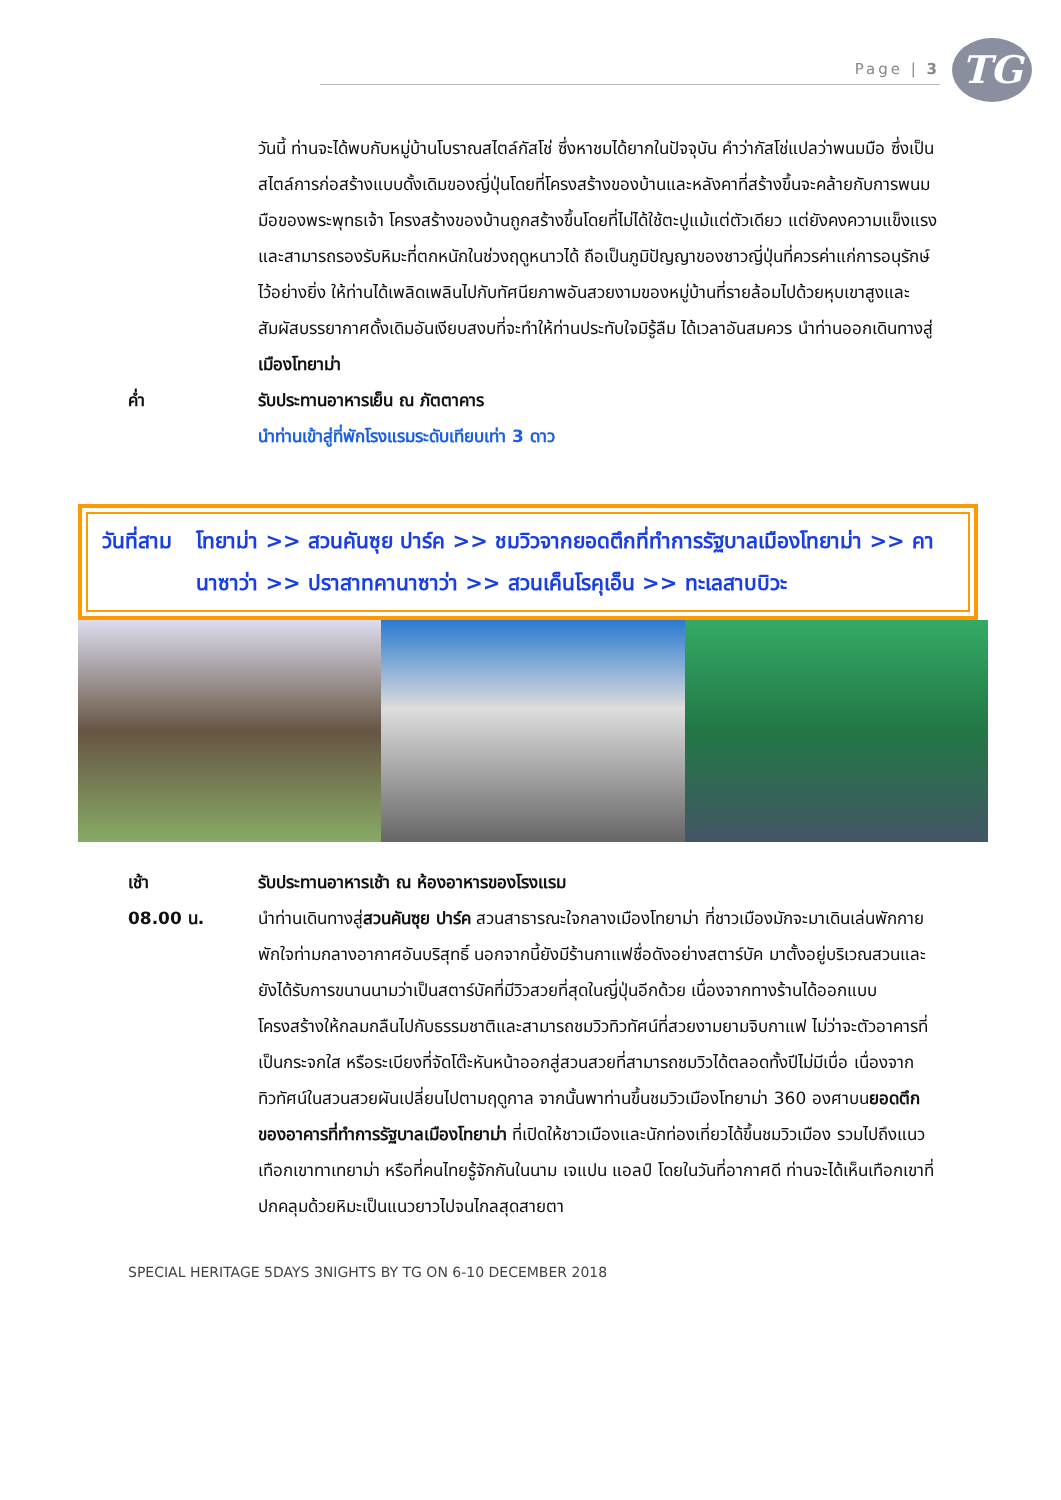Page | 3 TG
วันนี้ ท่านจะได้พบกับหมู่บ้านโบราณสไตล์กัสโช่ ซึ่งหาชมได้ยากในปัจจุบัน คำว่ากัสโช่แปลว่าพนมมือ ซึ่งเป็นสไตล์การก่อสร้างแบบดั้งเดิมของญี่ปุ่นโดยที่โครงสร้างของบ้านและหลังคาที่สร้างขึ้นจะคล้ายกับการพนมมือของพระพุทธเจ้า โครงสร้างของบ้านถูกสร้างขึ้นโดยที่ไม่ได้ใช้ตะปูแม้แต่ตัวเดียว แต่ยังคงความแข็งแรงและสามารถรองรับหิมะที่ตกหนักในช่วงฤดูหนาวได้ ถือเป็นภูมิปัญญาของชาวญี่ปุ่นที่ควรค่าแก่การอนุรักษ์ไว้อย่างยิ่ง ให้ท่านได้เพลิดเพลินไปกับทัศนียภาพอันสวยงามของหมู่บ้านที่รายล้อมไปด้วยหุบเขาสูงและสัมผัสบรรยากาศดั้งเดิมอันเงียบสงบที่จะทำให้ท่านประทับใจมิรู้ลืม ได้เวลาอันสมควร นำท่านออกเดินทางสู่เมืองโทยาม่า
ค่ำ รับประทานอาหารเย็น ณ ภัตตาคาร
นำท่านเข้าสู่ที่พักโรงแรมระดับเทียบเท่า 3 ดาว
วันที่สาม โทยาม่า >> สวนคันซุย ปาร์ค >> ชมวิวจากยอดตึกที่ทำการรัฐบาลเมืองโทยาม่า >> คานาซาว่า >> ปราสาทคานาซาว่า >> สวนเค็นโรคุเอ็น >> ทะเลสาบบิวะ
เช้า รับประทานอาหารเช้า ณ ห้องอาหารของโรงแรม
08.00 น. นำท่านเดินทางสู่สวนคันซุย ปาร์ค สวนสาธารณะใจกลางเมืองโทยาม่า ที่ชาวเมืองมักจะมาเดินเล่นพักกายพักใจท่ามกลางอากาศอันบริสุทธิ์ นอกจากนี้ยังมีร้านกาแฟชื่อดังอย่างสตาร์บัค มาตั้งอยู่บริเวณสวนและยังได้รับการขนานนามว่าเป็นสตาร์บัคที่มีวิวสวยที่สุดในญี่ปุ่นอีกด้วย เนื่องจากทางร้านได้ออกแบบโครงสร้างให้กลมกลืนไปกับธรรมชาติและสามารถชมวิวทิวทัศน์ที่สวยงามยามจิบกาแฟ ไม่ว่าจะตัวอาคารที่เป็นกระจกใส หรือระเบียงที่จัดโต๊ะหันหน้าออกสู่สวนสวยที่สามารถชมวิวได้ตลอดทั้งปีไม่มีเบื่อ เนื่องจากทิวทัศน์ในสวนสวยผันเปลี่ยนไปตามฤดูกาล จากนั้นพาท่านขึ้นชมวิวเมืองโทยาม่า 360 องศาบนยอดตึกของอาคารที่ทำการรัฐบาลเมืองโทยาม่า ที่เปิดให้ชาวเมืองและนักท่องเที่ยวได้ขึ้นชมวิวเมือง รวมไปถึงแนวเทือกเขาทาเทยาม่า หรือที่คนไทยรู้จักกันในนาม เจแปน แอลป์ โดยในวันที่อากาศดี ท่านจะได้เห็นเทือกเขาที่ปกคลุมด้วยหิมะเป็นแนวยาวไปจนไกลสุดสายตา
SPECIAL HERITAGE 5DAYS 3NIGHTS BY TG ON 6-10 DECEMBER 2018